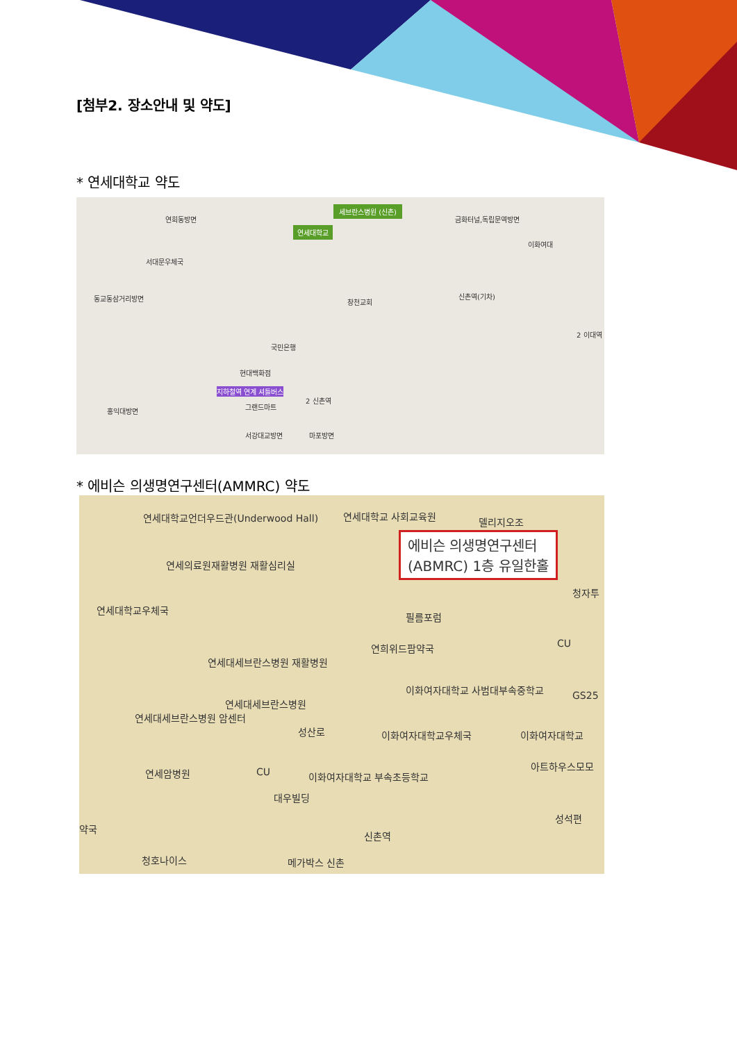[첨부2. 장소안내 및 약도]
* 연세대학교 약도
세브란스병원 (신촌)
연세대학교
연희동방면 금화터널,독립문역방면
이화여대
서대문우체국
동교동삼거리방면 신촌역(기차)
창천교회
2 이대역
국민은행
현대백화점
지하철역 연계 셔틀버스
그랜드마트
2 신촌역
홍익대방면
서강대교방면 마포방면
* 에비슨 의생명연구센터(AMMRC) 약도
연세대학교언더우드관(Underwood Hall) 연세대학교 사회교육원 델리지오조
에비슨 의생명연구센터
(ABMRC) 1층 유일한홀
연세의료원재활병원 재활심리실
연세대학교우체국
청자투
필름포럼
CU 연희위드팜약국
연세대세브란스병원 재활병원
이화여자대학교 사범대부속중학교
GS25
연세대세브란스병원
연세대세브란스병원 암센터
이화여자대학교우체국 이화여자대학교 성산로
아트하우스모모
연세암병원 CU 이화여자대학교 부속초등학교
대우빌딩
성석편
약국
신촌역
청호나이스 메가박스 신촌